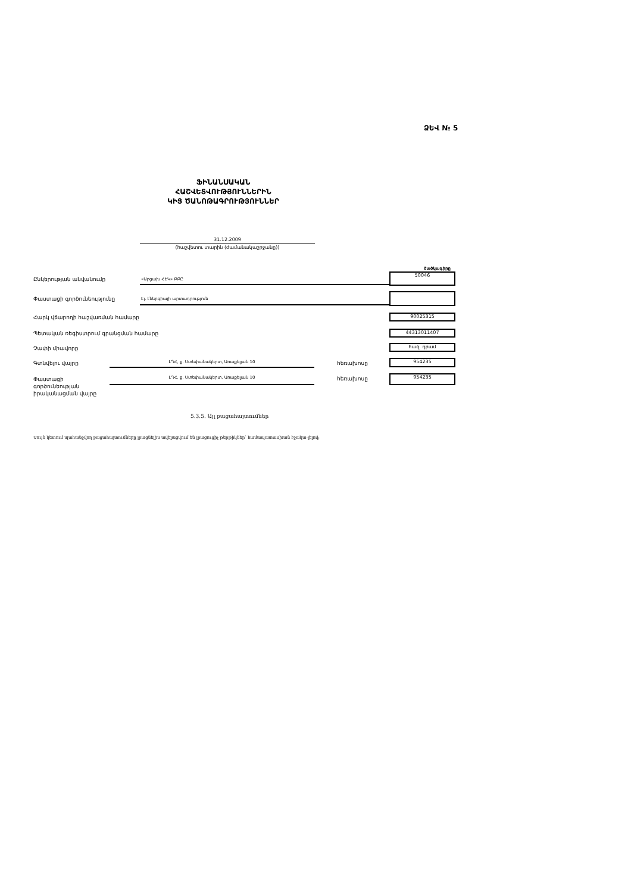ՁԵՎ № 5
ՖԻՆԱՆՍԱԿԱՆ
ՀԱՇՎԵՏՎՈՒԹՅՈՒՆՆԵՐԻՆ
ԿԻՑ ԾԱՆՈԹԱԳՐՈՒԹՅՈՒՆՆԵՐ
31.12.2009
(հաշվետու տարին (ժամանակաշրջանը))
ծածկագիրը
Ընկերության անվանումը «Արցախ ՀԷԿ» ԲԲԸ
50046
Փաստացի գործունեությունը Էլ. էներգիայի արտադրություն
Հարկ վճարողի հաշվառման համարը 90025315
Պետական ռեգիստրում գրանցման համարը
44313011407
Չափի միավորը հազ. դրամ
Գտնվելու վայրը ԼՂՀ, ք. Ստեփանակերտ, Առաքելյան 10 հեռախոսը 954235
Փաստացի
գործունեության
իրականացման վայրը
ԼՂՀ, ք. Ստեփանակերտ, Առաքելյան 10 հեռախոսը 954235
5.3.5. Այլ բացահայտումներ
Սույն կետում պահանջվող բացահայտումները լրացնելիս ավելացվում են լրացուցիչ թերթիկներ՝ համապատասխան էջակա-լելով: